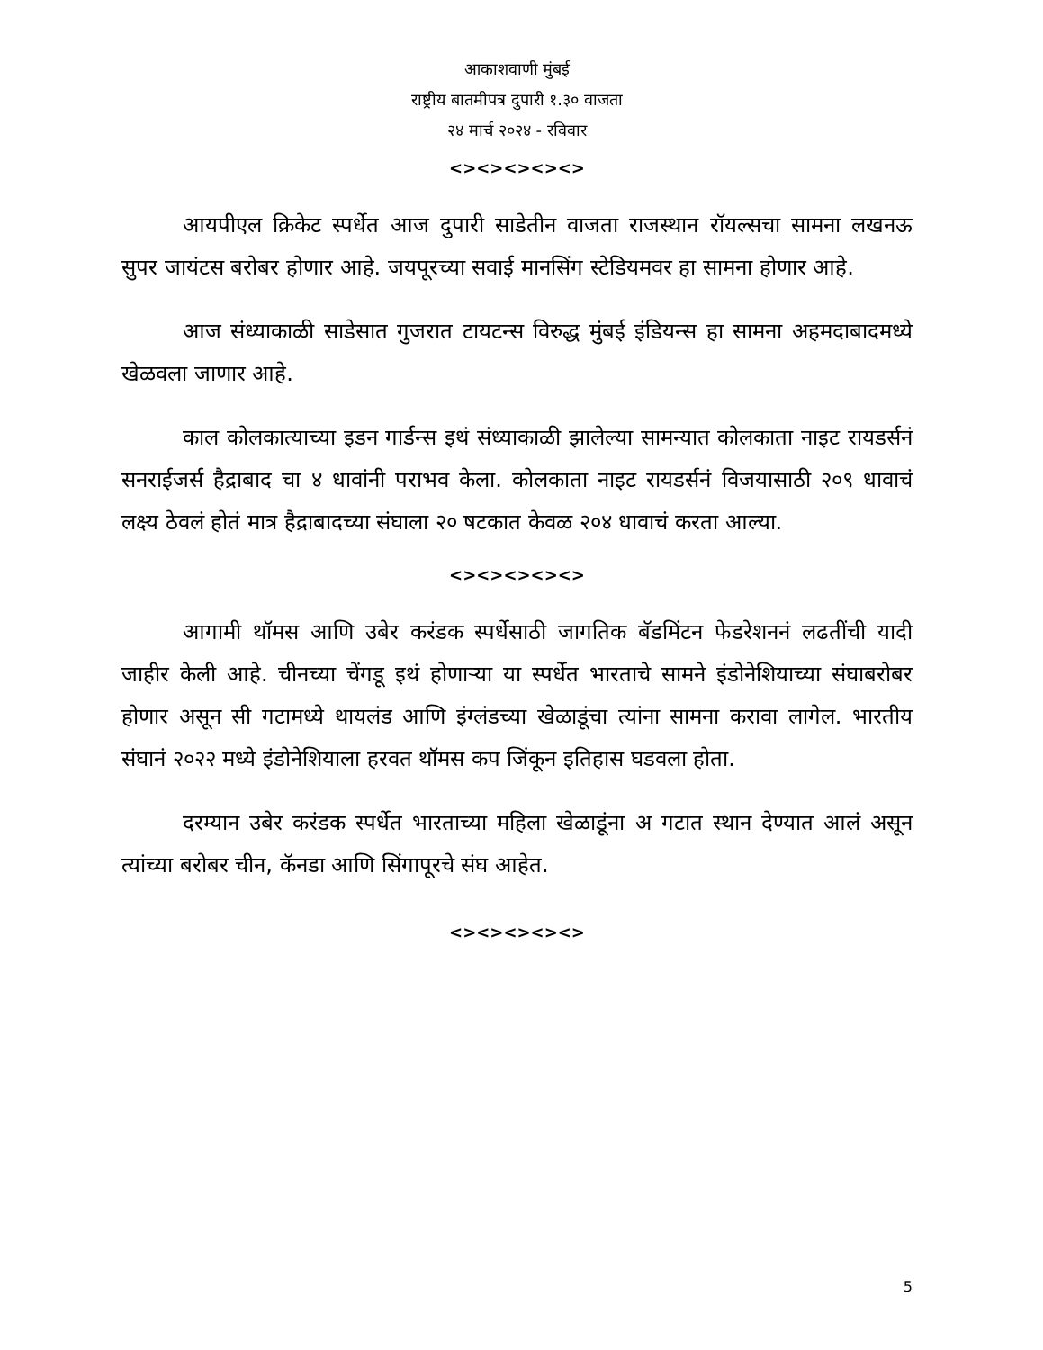आकाशवाणी मुंबई
राष्ट्रीय बातमीपत्र दुपारी १.३० वाजता
२४ मार्च २०२४ - रविवार
<><><><><>
आयपीएल क्रिकेट स्पर्धेत आज दुपारी साडेतीन वाजता राजस्थान रॉयल्सचा सामना लखनऊ सुपर जायंटस बरोबर होणार आहे. जयपूरच्या सवाई मानसिंग स्टेडियमवर हा सामना होणार आहे.
आज संध्याकाळी साडेसात गुजरात टायटन्स विरुद्ध मुंबई इंडियन्स हा सामना अहमदाबादमध्ये खेळवला जाणार आहे.
काल कोलकात्याच्या इडन गार्डन्स इथं संध्याकाळी झालेल्या सामन्यात कोलकाता नाइट रायडर्सनं सनराईजर्स हैद्राबाद चा ४ धावांनी पराभव केला. कोलकाता नाइट रायडर्सनं विजयासाठी २०९ धावाचं लक्ष्य ठेवलं होतं मात्र हैद्राबादच्या संघाला २० षटकात केवळ २०४ धावाचं करता आल्या.
<><><><><>
आगामी थॉमस आणि उबेर करंडक स्पर्धेसाठी जागतिक बॅडमिंटन फेडरेशननं लढतींची यादी जाहीर केली आहे. चीनच्या चेंगडू इथं होणाऱ्या या स्पर्धेत भारताचे सामने इंडोनेशियाच्या संघाबरोबर होणार असून सी गटामध्ये थायलंड आणि इंग्लंडच्या खेळाडूंचा त्यांना सामना करावा लागेल. भारतीय संघानं २०२२ मध्ये इंडोनेशियाला हरवत थॉमस कप जिंकून इतिहास घडवला होता.
दरम्यान उबेर करंडक स्पर्धेत भारताच्या महिला खेळाडूंना अ गटात स्थान देण्यात आलं असून त्यांच्या बरोबर चीन, कॅनडा आणि सिंगापूरचे संघ आहेत.
<><><><><>
5